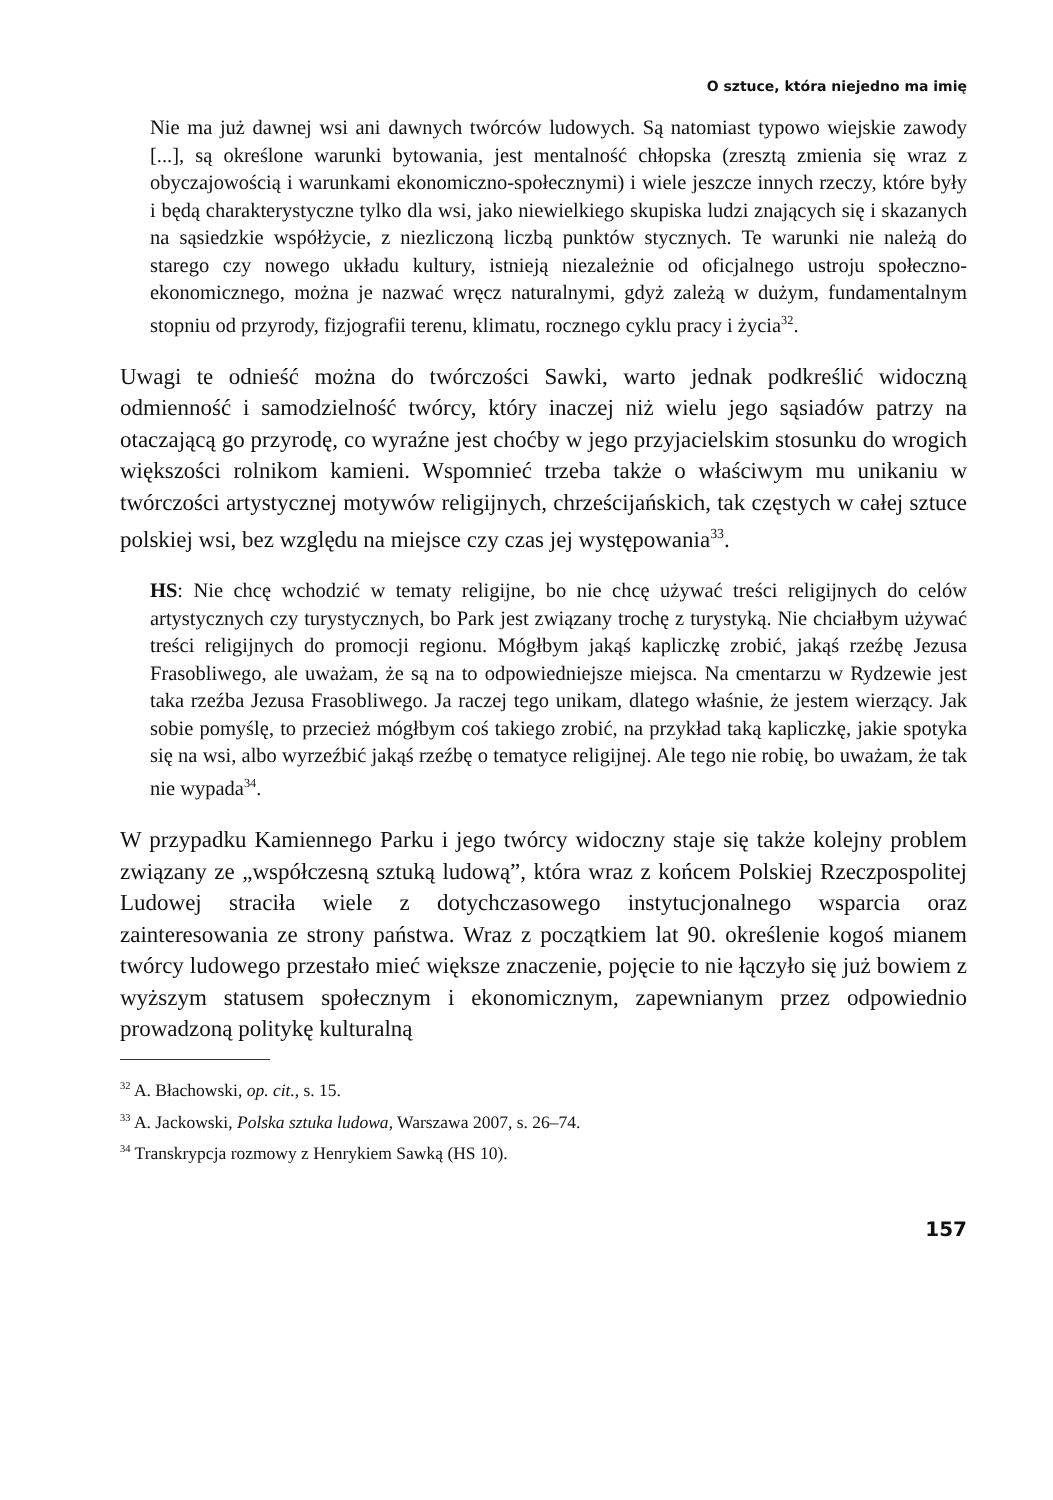O sztuce, która niejedno ma imię
Nie ma już dawnej wsi ani dawnych twórców ludowych. Są natomiast typowo wiejskie zawody [...], są określone warunki bytowania, jest mentalność chłopska (zresztą zmienia się wraz z obyczajowością i warunkami ekonomiczno-społecznymi) i wiele jeszcze innych rzeczy, które były i będą charakterystyczne tylko dla wsi, jako niewielkiego skupiska ludzi znających się i skazanych na sąsiedzkie współżycie, z niezliczoną liczbą punktów stycznych. Te warunki nie należą do starego czy nowego układu kultury, istnieją niezależnie od oficjalnego ustroju społeczno-ekonomicznego, można je nazwać wręcz naturalnymi, gdyż zależą w dużym, fundamentalnym stopniu od przyrody, fizjografii terenu, klimatu, rocznego cyklu pracy i życia<sup>32</sup>.
Uwagi te odnieść można do twórczości Sawki, warto jednak podkreślić widoczną odmienność i samodzielność twórcy, który inaczej niż wielu jego sąsiadów patrzy na otaczającą go przyrodę, co wyraźne jest choćby w jego przyjacielskim stosunku do wrogich większości rolnikom kamieni. Wspomnieć trzeba także o właściwym mu unikaniu w twórczości artystycznej motywów religijnych, chrześcijańskich, tak częstych w całej sztuce polskiej wsi, bez względu na miejsce czy czas jej występowania<sup>33</sup>.
HS: Nie chcę wchodzić w tematy religijne, bo nie chcę używać treści religijnych do celów artystycznych czy turystycznych, bo Park jest związany trochę z turystyką. Nie chciałbym używać treści religijnych do promocji regionu. Mógłbym jakąś kapliczkę zrobić, jakąś rzeźbę Jezusa Frasobliwego, ale uważam, że są na to odpowiedniejsze miejsca. Na cmentarzu w Rydzewie jest taka rzeźba Jezusa Frasobliwego. Ja raczej tego unikam, dlatego właśnie, że jestem wierzący. Jak sobie pomyślę, to przecież mógłbym coś takiego zrobić, na przykład taką kapliczkę, jakie spotyka się na wsi, albo wyrzeźbić jakąś rzeźbę o tematyce religijnej. Ale tego nie robię, bo uważam, że tak nie wypada<sup>34</sup>.
W przypadku Kamiennego Parku i jego twórcy widoczny staje się także kolejny problem związany ze „współczesną sztuką ludową”, która wraz z końcem Polskiej Rzeczpospolitej Ludowej straciła wiele z dotychczasowego instytucjonalnego wsparcia oraz zainteresowania ze strony państwa. Wraz z początkiem lat 90. określenie kogoś mianem twórcy ludowego przestało mieć większe znaczenie, pojęcie to nie łączyło się już bowiem z wyższym statusem społecznym i ekonomicznym, zapewnianym przez odpowiednio prowadzoną politykę kulturalną
<sup>32</sup> A. Błachowski, op. cit., s. 15.
<sup>33</sup> A. Jackowski, Polska sztuka ludowa, Warszawa 2007, s. 26–74.
<sup>34</sup> Transkrypcja rozmowy z Henrykiem Sawką (HS 10).
157